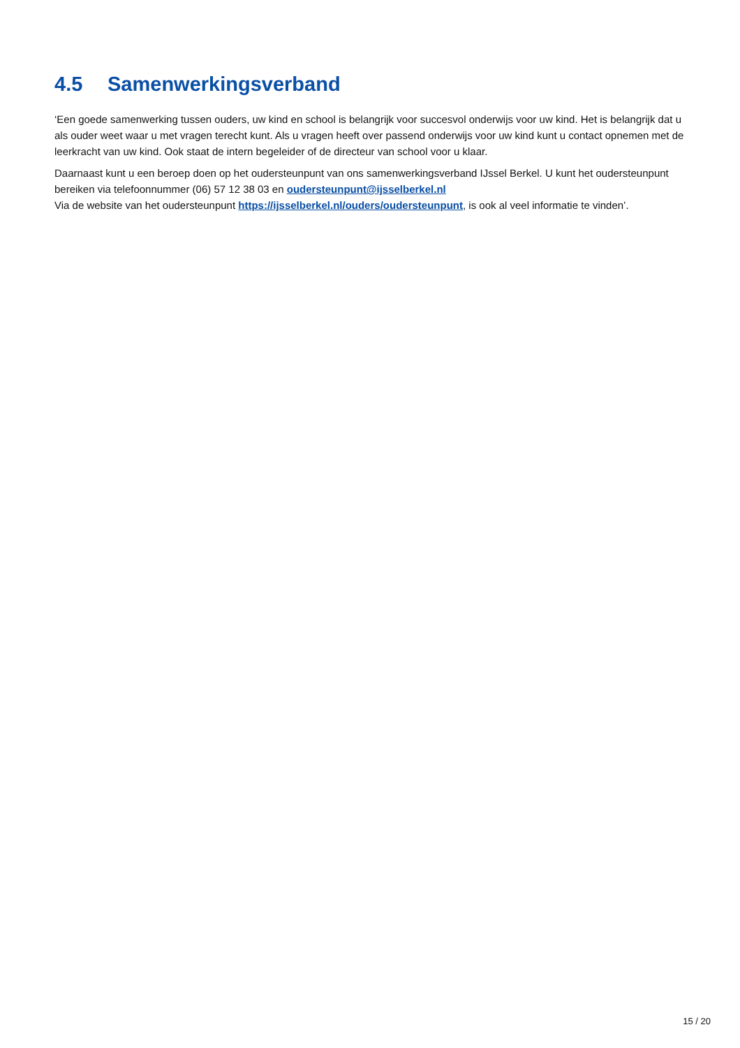4.5 Samenwerkingsverband
‘Een goede samenwerking tussen ouders, uw kind en school is belangrijk voor succesvol onderwijs voor uw kind. Het is belangrijk dat u als ouder weet waar u met vragen terecht kunt. Als u vragen heeft over passend onderwijs voor uw kind kunt u contact opnemen met de leerkracht van uw kind. Ook staat de intern begeleider of de directeur van school voor u klaar.
Daarnaast kunt u een beroep doen op het oudersteunpunt van ons samenwerkingsverband IJssel Berkel. U kunt het oudersteunpunt bereiken via telefoonnummer (06) 57 12 38 03 en oudersteunpunt@ijsselberkel.nl
Via de website van het oudersteunpunt https://ijsselberkel.nl/ouders/oudersteunpunt, is ook al veel informatie te vinden’.
15 / 20